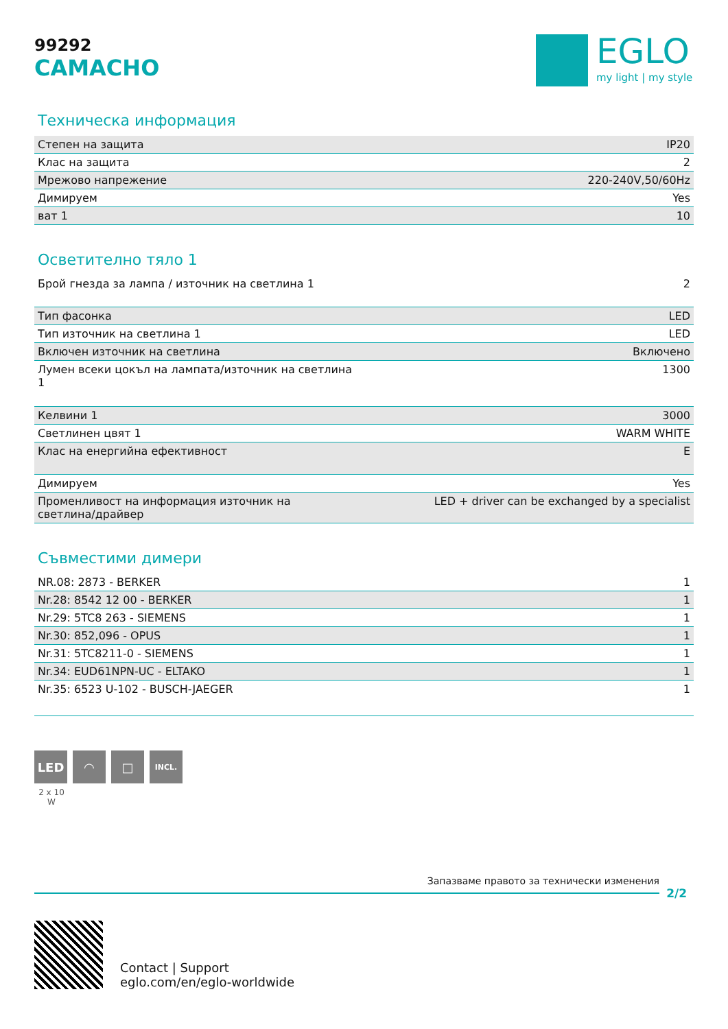EGLO
my light | my style
99292
CAMACHO
Техническа информация
| Степен на защита | IP20 |
| Клас на защита | 2 |
| Мрежово напрежение | 220-240V,50/60Hz |
| Димируем | Yes |
| ват 1 | 10 |
Осветително тяло 1
| Брой гнезда за лампа / източник на светлина 1 | 2 |
| Тип фасонка | LED |
| Тип източник на светлина 1 | LED |
| Включен източник на светлина | Включено |
| Лумен всеки цокъл на лампата/източник на светлина 1 | 1300 |
| Келвини 1 | 3000 |
| Светлинен цвят 1 | WARM WHITE |
| Клас на енергийна ефективност | E |
| Димируем | Yes |
| Променливост на информация източник на светлина/драйвер | LED + driver can be exchanged by a specialist |
Съвместими димери
| NR.08: 2873 - BERKER | 1 |
| Nr.28: 8542 12 00 - BERKER | 1 |
| Nr.29: 5TC8 263 - SIEMENS | 1 |
| Nr.30: 852,096 - OPUS | 1 |
| Nr.31: 5TC8211-0 - SIEMENS | 1 |
| Nr.34: EUD61NPN-UC - ELTAKO | 1 |
| Nr.35: 6523 U-102 - BUSCH-JAEGER | 1 |
LED ◠ □
INCL.
2 x 10 W
Запазваме правото за технически изменения
2/2
Contact | Support
eglo.com/en/eglo-worldwide